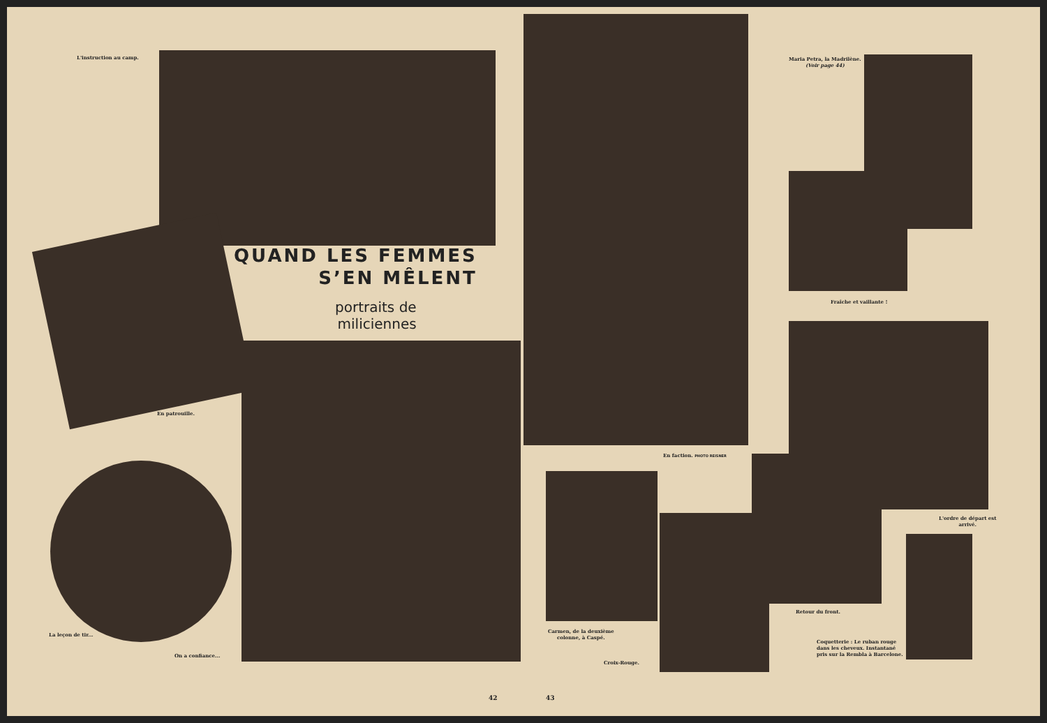L'instruction au camp.
QUAND LES FEMMES
S’EN MÊLENT
portraits de
miliciennes
En patrouille.
La leçon de tir...
On a confiance...
42
En faction. PHOTO REISNER
Maria Petra, la Madrilène.
(Voir page 44)
Fraîche et vaillante !
L'ordre de départ est
arrivé.
Carmen, de la deuxième
colonne, à Caspé.
Croix-Rouge.
Retour du front.
Coquetterie : Le ruban rouge
dans les cheveux. Instantané
pris sur la Rembla à Barcelone.
43